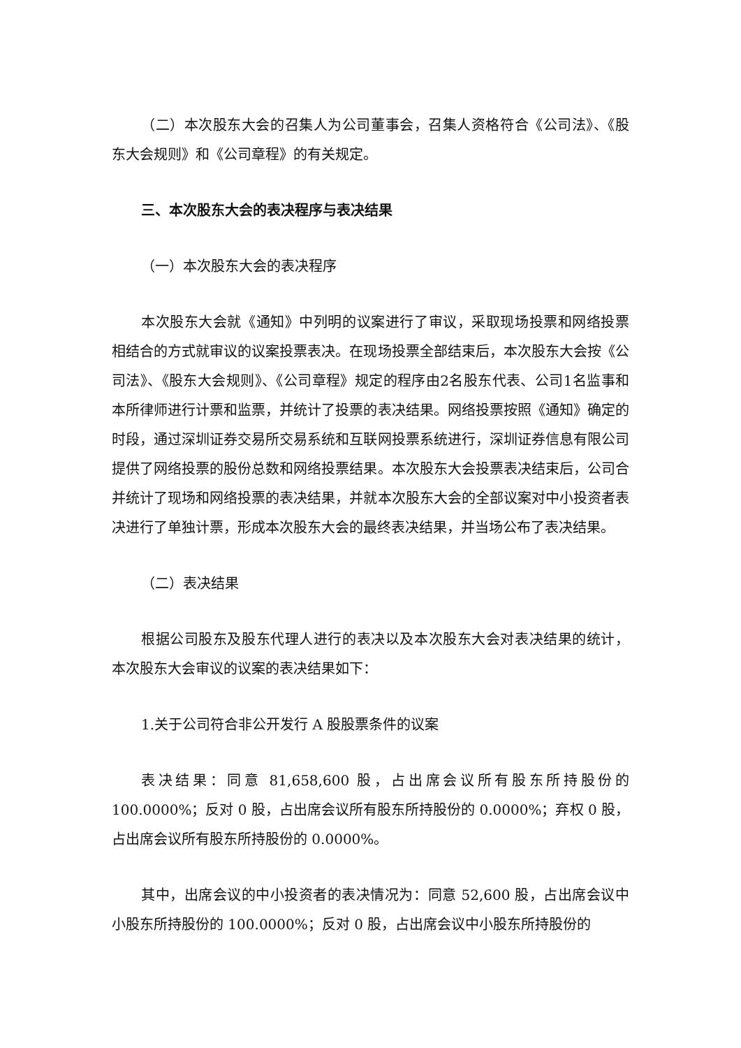（二）本次股东大会的召集人为公司董事会，召集人资格符合《公司法》、《股东大会规则》和《公司章程》的有关规定。
三、本次股东大会的表决程序与表决结果
（一）本次股东大会的表决程序
本次股东大会就《通知》中列明的议案进行了审议，采取现场投票和网络投票相结合的方式就审议的议案投票表决。在现场投票全部结束后，本次股东大会按《公司法》、《股东大会规则》、《公司章程》规定的程序由2名股东代表、公司1名监事和本所律师进行计票和监票，并统计了投票的表决结果。网络投票按照《通知》确定的时段，通过深圳证券交易所交易系统和互联网投票系统进行，深圳证券信息有限公司提供了网络投票的股份总数和网络投票结果。本次股东大会投票表决结束后，公司合并统计了现场和网络投票的表决结果，并就本次股东大会的全部议案对中小投资者表决进行了单独计票，形成本次股东大会的最终表决结果，并当场公布了表决结果。
（二）表决结果
根据公司股东及股东代理人进行的表决以及本次股东大会对表决结果的统计，本次股东大会审议的议案的表决结果如下：
1.关于公司符合非公开发行 A 股股票条件的议案
表决结果：同意 81,658,600 股，占出席会议所有股东所持股份的 100.0000%；反对 0 股，占出席会议所有股东所持股份的 0.0000%；弃权 0 股，占出席会议所有股东所持股份的 0.0000%。
其中，出席会议的中小投资者的表决情况为：同意 52,600 股，占出席会议中小股东所持股份的 100.0000%；反对 0 股，占出席会议中小股东所持股份的